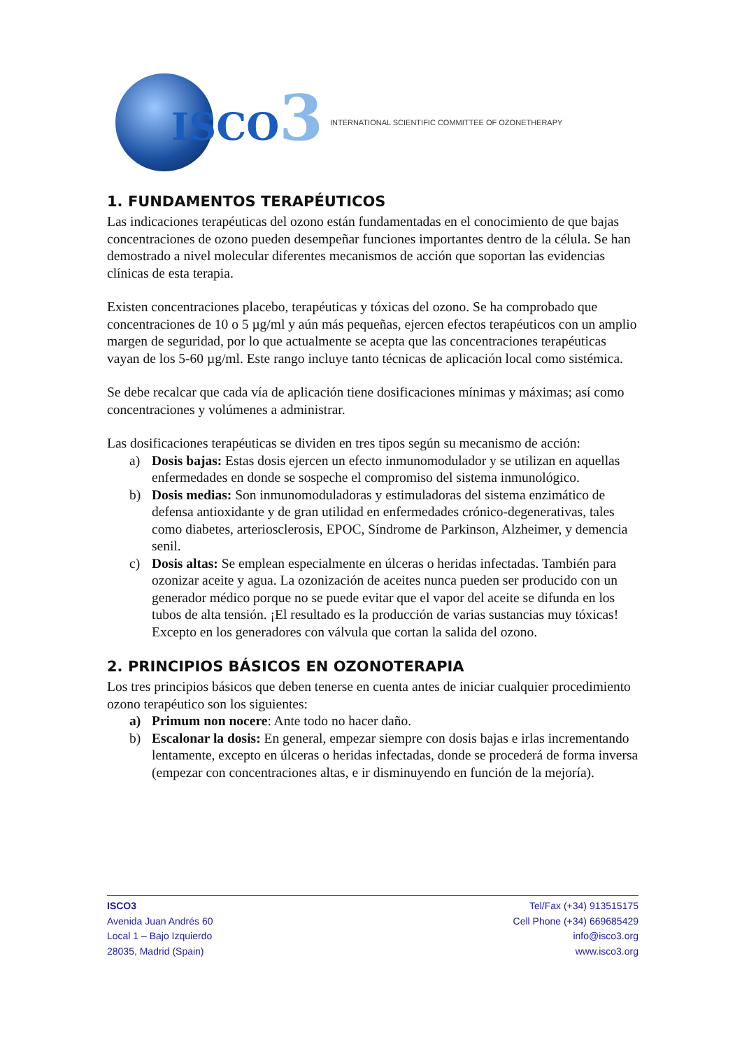ISCO3
INTERNATIONAL SCIENTIFIC COMMITTEE OF OZONETHERAPY
1. FUNDAMENTOS TERAPÉUTICOS
Las indicaciones terapéuticas del ozono están fundamentadas en el conocimiento de que bajas concentraciones de ozono pueden desempeñar funciones importantes dentro de la célula. Se han demostrado a nivel molecular diferentes mecanismos de acción que soportan las evidencias clínicas de esta terapia.
Existen concentraciones placebo, terapéuticas y tóxicas del ozono. Se ha comprobado que concentraciones de 10 o 5 µg/ml y aún más pequeñas, ejercen efectos terapéuticos con un amplio margen de seguridad, por lo que actualmente se acepta que las concentraciones terapéuticas vayan de los 5-60 µg/ml. Este rango incluye tanto técnicas de aplicación local como sistémica.
Se debe recalcar que cada vía de aplicación tiene dosificaciones mínimas y máximas; así como concentraciones y volúmenes a administrar.
Las dosificaciones terapéuticas se dividen en tres tipos según su mecanismo de acción:
a) Dosis bajas: Estas dosis ejercen un efecto inmunomodulador y se utilizan en aquellas enfermedades en donde se sospeche el compromiso del sistema inmunológico.
b) Dosis medias: Son inmunomoduladoras y estimuladoras del sistema enzimático de defensa antioxidante y de gran utilidad en enfermedades crónico-degenerativas, tales como diabetes, arteriosclerosis, EPOC, Síndrome de Parkinson, Alzheimer, y demencia senil.
c) Dosis altas: Se emplean especialmente en úlceras o heridas infectadas. También para ozonizar aceite y agua. La ozonización de aceites nunca pueden ser producido con un generador médico porque no se puede evitar que el vapor del aceite se difunda en los tubos de alta tensión. ¡El resultado es la producción de varias sustancias muy tóxicas! Excepto en los generadores con válvula que cortan la salida del ozono.
2. PRINCIPIOS BÁSICOS EN OZONOTERAPIA
Los tres principios básicos que deben tenerse en cuenta antes de iniciar cualquier procedimiento ozono terapéutico son los siguientes:
a) Primum non nocere: Ante todo no hacer daño.
b) Escalonar la dosis: En general, empezar siempre con dosis bajas e irlas incrementando lentamente, excepto en úlceras o heridas infectadas, donde se procederá de forma inversa (empezar con concentraciones altas, e ir disminuyendo en función de la mejoría).
ISCO3
Avenida Juan Andrés 60
Local 1 – Bajo Izquierdo
28035, Madrid (Spain)
Tel/Fax (+34) 913515175
Cell Phone (+34) 669685429
info@isco3.org
www.isco3.org